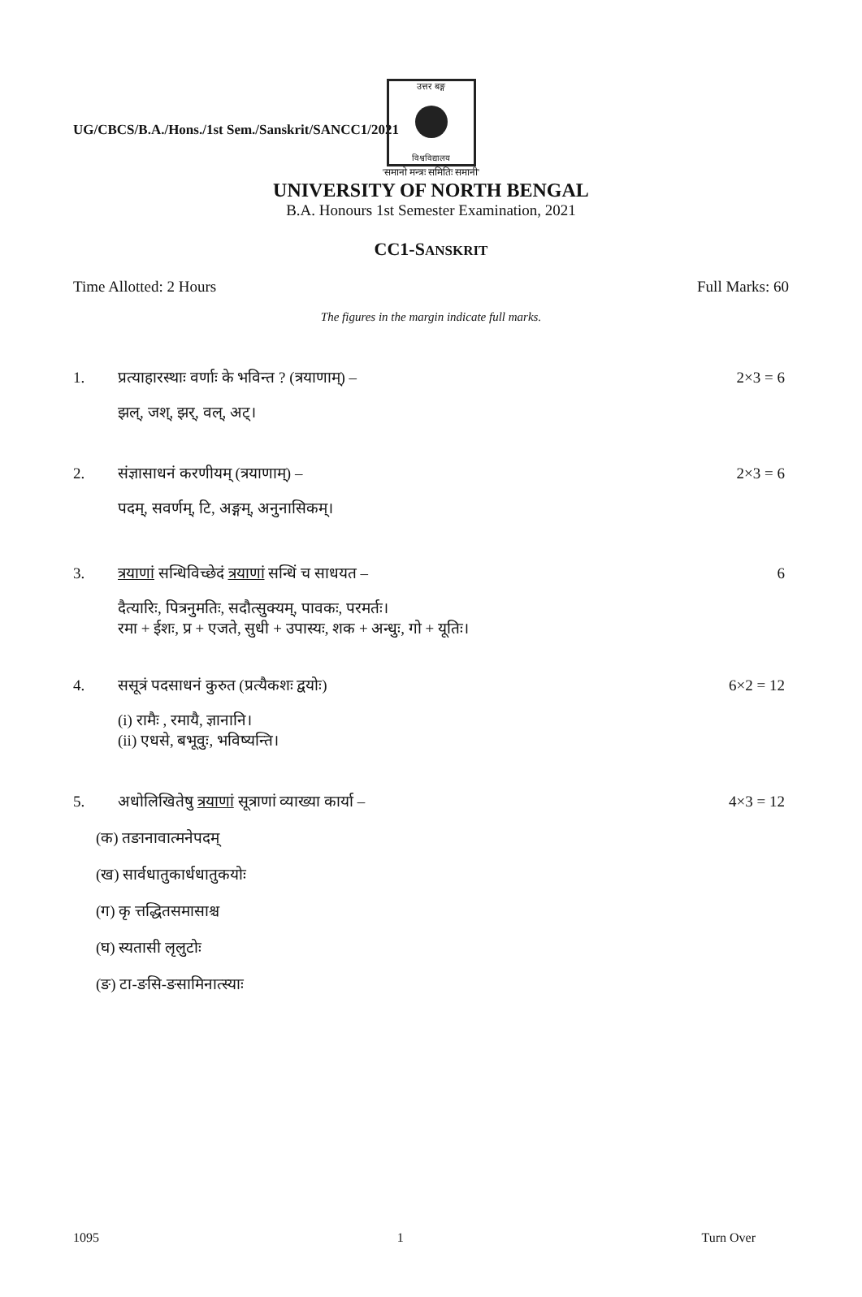UG/CBCS/B.A./Hons./1st Sem./Sanskrit/SANCC1/2021
उत्तर बङ्ग
विश्वविद्यालय
'समानो मन्त्रः समितिः समानी'
UNIVERSITY OF NORTH BENGAL
B.A. Honours 1st Semester Examination, 2021
CC1-SANSKRIT
Time Allotted: 2 Hours Full Marks: 60
The figures in the margin indicate full marks.
1. प्रत्याहारस्थाः वर्णाः के भविन्त ? (त्रयाणाम्) – 2×3 = 6
झल्, जश्, झर्, वल्, अट्।
2. संज्ञासाधनं करणीयम् (त्रयाणाम्) – 2×3 = 6
पदम्, सवर्णम्, टि, अङ्गम्, अनुनासिकम्।
3. त्रयाणां सन्धिविच्छेदं त्रयाणां सन्धिं च साधयत – 6
दैत्यारिः, पित्रनुमतिः, सदौत्सुक्यम्, पावकः, परमर्तः।
रमा + ईशः, प्र + एजते, सुधी + उपास्यः, शक + अन्धुः, गो + यूतिः।
4. ससूत्रं पदसाधनं कुरुत (प्रत्यैकशः द्वयोः) 6×2 = 12
(i) रामैः , रमायै, ज्ञानानि।
(ii) एधसे, बभूवुः, भविष्यन्ति।
5. अधोलिखितेषु त्रयाणां सूत्राणां व्याख्या कार्या – 4×3 = 12
(क) तङानावात्मनेपदम्
(ख) सार्वधातुकार्धधातुकयोः
(ग) कृ त्तद्धितसमासाश्च
(घ) स्यतासी लृलुटोः
(ङ) टा-ङसि-ङसामिनात्स्याः
1095 1 Turn Over